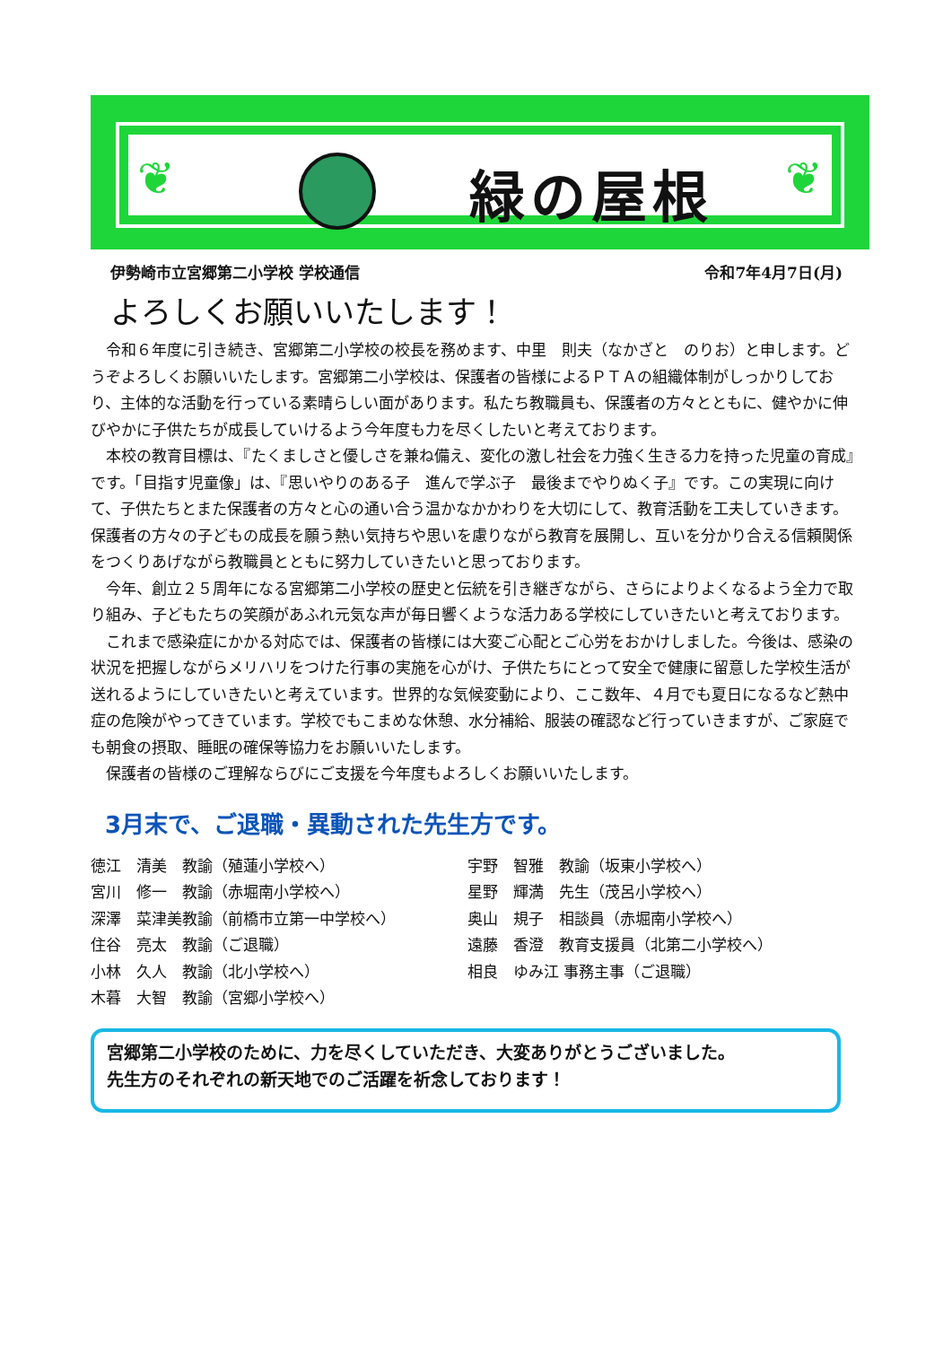❦ 緑の屋根 ❦
伊勢崎市立宮郷第二小学校 学校通信 令和7年4月7日(月)
よろしくお願いいたします！
令和６年度に引き続き、宮郷第二小学校の校長を務めます、中里　則夫（なかざと　のりお）と申します。どうぞよろしくお願いいたします。宮郷第二小学校は、保護者の皆様によるＰＴＡの組織体制がしっかりしており、主体的な活動を行っている素晴らしい面があります。私たち教職員も、保護者の方々とともに、健やかに伸びやかに子供たちが成長していけるよう今年度も力を尽くしたいと考えております。
本校の教育目標は、『たくましさと優しさを兼ね備え、変化の激し社会を力強く生きる力を持った児童の育成』です。「目指す児童像」は、『思いやりのある子　進んで学ぶ子　最後までやりぬく子』です。この実現に向けて、子供たちとまた保護者の方々と心の通い合う温かなかかわりを大切にして、教育活動を工夫していきます。保護者の方々の子どもの成長を願う熱い気持ちや思いを慮りながら教育を展開し、互いを分かり合える信頼関係をつくりあげながら教職員とともに努力していきたいと思っております。
今年、創立２５周年になる宮郷第二小学校の歴史と伝統を引き継ぎながら、さらによりよくなるよう全力で取り組み、子どもたちの笑顔があふれ元気な声が毎日響くような活力ある学校にしていきたいと考えております。
これまで感染症にかかる対応では、保護者の皆様には大変ご心配とご心労をおかけしました。今後は、感染の状況を把握しながらメリハリをつけた行事の実施を心がけ、子供たちにとって安全で健康に留意した学校生活が送れるようにしていきたいと考えています。世界的な気候変動により、ここ数年、４月でも夏日になるなど熱中症の危険がやってきています。学校でもこまめな休憩、水分補給、服装の確認など行っていきますが、ご家庭でも朝食の摂取、睡眠の確保等協力をお願いいたします。
保護者の皆様のご理解ならびにご支援を今年度もよろしくお願いいたします。
3月末で、ご退職・異動された先生方です。
徳江　清美　教諭（殖蓮小学校へ）
宮川　修一　教諭（赤堀南小学校へ）
深澤　菜津美教諭（前橋市立第一中学校へ）
住谷　亮太　教諭（ご退職）
小林　久人　教諭（北小学校へ）
木暮　大智　教諭（宮郷小学校へ）
宇野　智雅　教諭（坂東小学校へ）
星野　輝満　先生（茂呂小学校へ）
奥山　規子　相談員（赤堀南小学校へ）
遠藤　香澄　教育支援員（北第二小学校へ）
相良　ゆみ江 事務主事（ご退職）
宮郷第二小学校のために、力を尽くしていただき、大変ありがとうございました。
先生方のそれぞれの新天地でのご活躍を祈念しております！